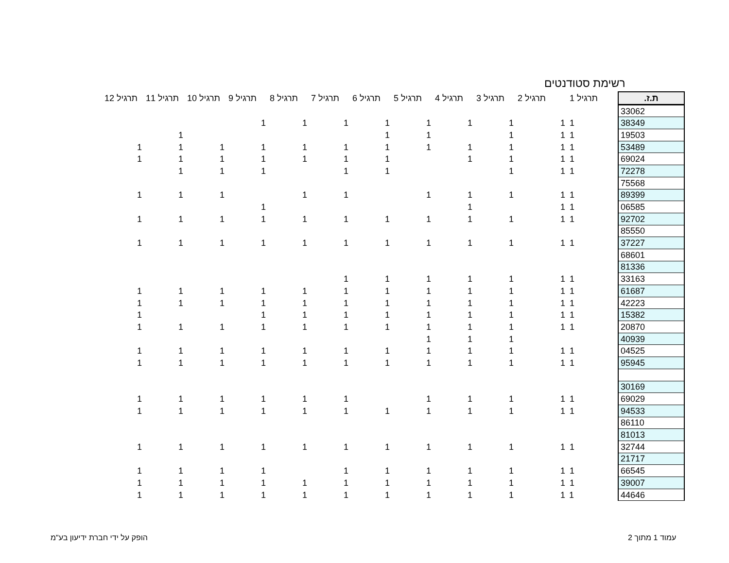רשימת סטודנטים
| ת.ז. | תרגיל 1 | תרגיל 2 | תרגיל 3 | תרגיל 4 | תרגיל 5 | תרגיל 6 | תרגיל 7 | תרגיל 8 | תרגיל 9 | תרגיל 10 | תרגיל 11 | תרגיל 12 |
| --- | --- | --- | --- | --- | --- | --- | --- | --- | --- | --- | --- | --- |
| 33062 | | | | | | | | | | | | |
| 38349 | 1 | 1 | 1 | 1 | 1 | 1 | 1 | 1 | 1 | | | |
| 19503 | 1 | 1 | 1 | | 1 | 1 | | | | | 1 | |
| 53489 | 1 | 1 | 1 | 1 | 1 | 1 | 1 | 1 | 1 | 1 | 1 | 1 |
| 69024 | 1 | 1 | 1 | 1 | | 1 | 1 | 1 | 1 | 1 | 1 | 1 |
| 72278 | 1 | 1 | 1 | | | 1 | 1 | | 1 | 1 | 1 | |
| 75568 | | | | | | | | | | | | |
| 89399 | 1 | 1 | 1 | 1 | 1 | | 1 | 1 | | 1 | 1 | 1 |
| 06585 | 1 | 1 | | 1 | | | | | 1 | | | |
| 92702 | 1 | 1 | 1 | 1 | 1 | 1 | 1 | 1 | 1 | 1 | 1 | 1 |
| 85550 | | | | | | | | | | | | |
| 37227 | 1 | 1 | 1 | 1 | 1 | 1 | 1 | 1 | 1 | 1 | 1 | 1 |
| 68601 | | | | | | | | | | | | |
| 81336 | | | | | | | | | | | | |
| 33163 | 1 | 1 | 1 | 1 | 1 | 1 | 1 | | | | | |
| 61687 | 1 | 1 | 1 | 1 | 1 | 1 | 1 | 1 | 1 | 1 | 1 | 1 |
| 42223 | 1 | 1 | 1 | 1 | 1 | 1 | 1 | 1 | 1 | 1 | 1 | 1 |
| 15382 | 1 | 1 | 1 | 1 | 1 | 1 | 1 | 1 | 1 | | | 1 |
| 20870 | 1 | 1 | 1 | 1 | 1 | 1 | 1 | 1 | 1 | 1 | 1 | 1 |
| 40939 | | | 1 | 1 | 1 | | | | | | | |
| 04525 | 1 | 1 | 1 | 1 | 1 | 1 | 1 | 1 | 1 | 1 | 1 | 1 |
| 95945 | 1 | 1 | 1 | 1 | 1 | 1 | 1 | 1 | 1 | 1 | 1 | 1 |
| 30169 | | | | | | | | | | | | |
| 69029 | 1 | 1 | 1 | 1 | 1 | | 1 | 1 | 1 | 1 | 1 | 1 |
| 94533 | 1 | 1 | 1 | 1 | 1 | 1 | 1 | 1 | 1 | 1 | 1 | 1 |
| 86110 | | | | | | | | | | | | |
| 81013 | | | | | | | | | | | | |
| 32744 | 1 | 1 | 1 | 1 | 1 | 1 | 1 | 1 | 1 | 1 | 1 | 1 |
| 21717 | | | | | | | | | | | | |
| 66545 | 1 | 1 | 1 | 1 | 1 | 1 | 1 | | 1 | 1 | 1 | 1 |
| 39007 | 1 | 1 | 1 | 1 | 1 | 1 | 1 | 1 | 1 | 1 | 1 | 1 |
| 44646 | 1 | 1 | 1 | 1 | 1 | 1 | 1 | 1 | 1 | 1 | 1 | 1 |
עמוד 1 מתוך 2
הופק על ידי חברת ידיעון בע"מ